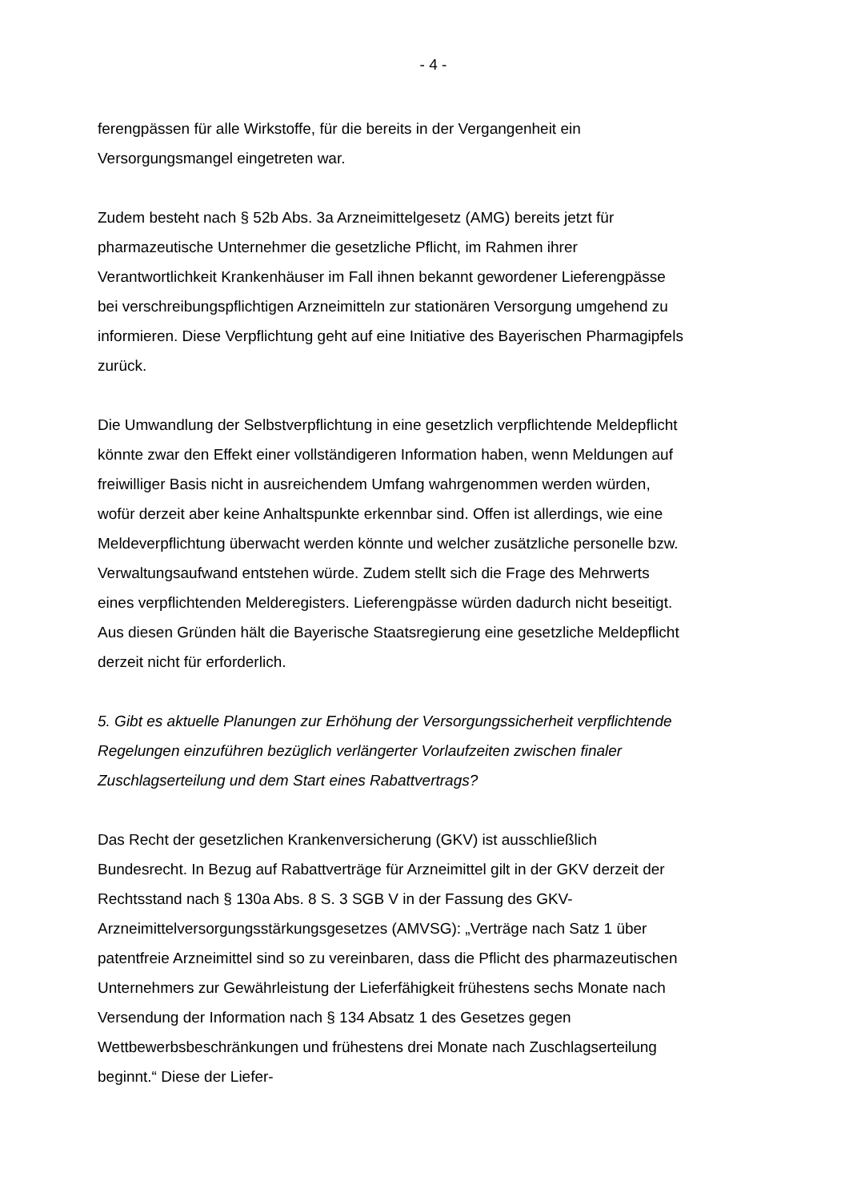- 4 -
ferengpässen für alle Wirkstoffe, für die bereits in der Vergangenheit ein Versorgungsmangel eingetreten war.
Zudem besteht nach § 52b Abs. 3a Arzneimittelgesetz (AMG) bereits jetzt für pharmazeutische Unternehmer die gesetzliche Pflicht, im Rahmen ihrer Verantwortlichkeit Krankenhäuser im Fall ihnen bekannt gewordener Lieferengpässe bei verschreibungspflichtigen Arzneimitteln zur stationären Versorgung umgehend zu informieren. Diese Verpflichtung geht auf eine Initiative des Bayerischen Pharmagipfels zurück.
Die Umwandlung der Selbstverpflichtung in eine gesetzlich verpflichtende Meldepflicht könnte zwar den Effekt einer vollständigeren Information haben, wenn Meldungen auf freiwilliger Basis nicht in ausreichendem Umfang wahrgenommen werden würden, wofür derzeit aber keine Anhaltspunkte erkennbar sind. Offen ist allerdings, wie eine Meldeverpflichtung überwacht werden könnte und welcher zusätzliche personelle bzw. Verwaltungsaufwand entstehen würde. Zudem stellt sich die Frage des Mehrwerts eines verpflichtenden Melderegisters. Lieferengpässe würden dadurch nicht beseitigt. Aus diesen Gründen hält die Bayerische Staatsregierung eine gesetzliche Meldepflicht derzeit nicht für erforderlich.
5. Gibt es aktuelle Planungen zur Erhöhung der Versorgungssicherheit verpflichtende Regelungen einzuführen bezüglich verlängerter Vorlaufzeiten zwischen finaler Zuschlagserteilung und dem Start eines Rabattvertrags?
Das Recht der gesetzlichen Krankenversicherung (GKV) ist ausschließlich Bundesrecht. In Bezug auf Rabattverträge für Arzneimittel gilt in der GKV derzeit der Rechtsstand nach § 130a Abs. 8 S. 3 SGB V in der Fassung des GKV-Arzneimittelversorgungsstärkungsgesetzes (AMVSG): „Verträge nach Satz 1 über patentfreie Arzneimittel sind so zu vereinbaren, dass die Pflicht des pharmazeutischen Unternehmers zur Gewährleistung der Lieferfähigkeit frühestens sechs Monate nach Versendung der Information nach § 134 Absatz 1 des Gesetzes gegen Wettbewerbsbeschränkungen und frühestens drei Monate nach Zuschlagserteilung beginnt.“ Diese der Liefer-